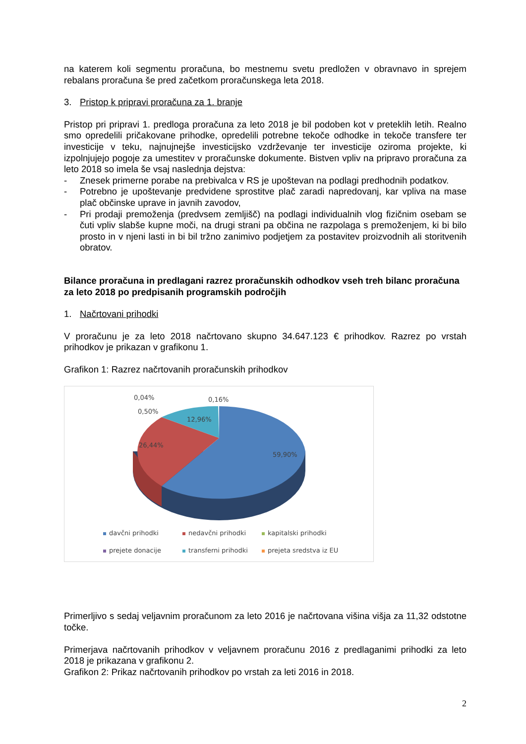na katerem koli segmentu proračuna, bo mestnemu svetu predložen v obravnavo in sprejem rebalans proračuna še pred začetkom proračunskega leta 2018.
3. Pristop k pripravi proračuna za 1. branje
Pristop pri pripravi 1. predloga proračuna za leto 2018 je bil podoben kot v preteklih letih. Realno smo opredelili pričakovane prihodke, opredelili potrebne tekoče odhodke in tekoče transfere ter investicije v teku, najnujnejše investicijsko vzdrževanje ter investicije oziroma projekte, ki izpolnjujejo pogoje za umestitev v proračunske dokumente. Bistven vpliv na pripravo proračuna za leto 2018 so imela še vsaj naslednja dejstva:
- Znesek primerne porabe na prebivalca v RS je upoštevan na podlagi predhodnih podatkov.
- Potrebno je upoštevanje predvidene sprostitve plač zaradi napredovanj, kar vpliva na mase plač občinske uprave in javnih zavodov,
- Pri prodaji premoženja (predvsem zemljišč) na podlagi individualnih vlog fizičnim osebam se čuti vpliv slabše kupne moči, na drugi strani pa občina ne razpolaga s premoženjem, ki bi bilo prosto in v njeni lasti in bi bil tržno zanimivo podjetjem za postavitev proizvodnih ali storitvenih obratov.
Bilance proračuna in predlagani razrez proračunskih odhodkov vseh treh bilanc proračuna za leto 2018 po predpisanih programskih področjih
1. Načrtovani prihodki
V proračunu je za leto 2018 načrtovano skupno 34.647.123 € prihodkov. Razrez po vrstah prihodkov je prikazan v grafikonu 1.
Grafikon 1: Razrez načrtovanih proračunskih prihodkov
0,04% 0,16%
0,50%
12,96%
26,44%
59,90%
davčni prihodki nedavčni prihodki kapitalski prihodki prejete donacije transferni prihodki prejeta sredstva iz EU
Primerljivo s sedaj veljavnim proračunom za leto 2016 je načrtovana višina višja za 11,32 odstotne točke.
Primerjava načrtovanih prihodkov v veljavnem proračunu 2016 z predlaganimi prihodki za leto 2018 je prikazana v grafikonu 2.
Grafikon 2: Prikaz načrtovanih prihodkov po vrstah za leti 2016 in 2018.
2